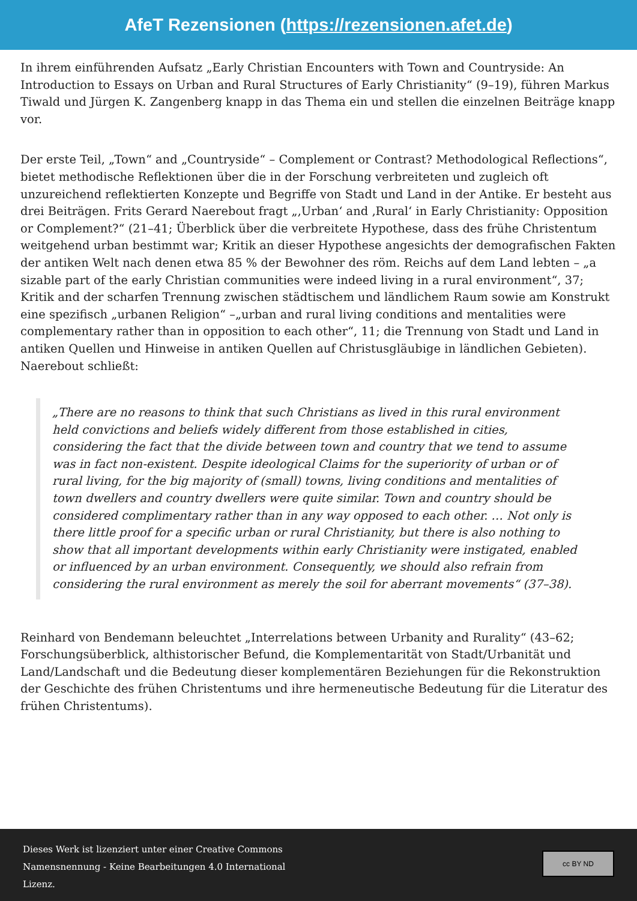AfeT Rezensionen (https://rezensionen.afet.de)
In ihrem einführenden Aufsatz „Early Christian Encounters with Town and Countryside: An Introduction to Essays on Urban and Rural Structures of Early Christianity“ (9–19), führen Markus Tiwald und Jürgen K. Zangenberg knapp in das Thema ein und stellen die einzelnen Beiträge knapp vor.
Der erste Teil, „Town“ and „Countryside“ – Complement or Contrast? Methodological Reflections“, bietet methodische Reflektionen über die in der Forschung verbreiteten und zugleich oft unzureichend reflektierten Konzepte und Begriffe von Stadt und Land in der Antike. Er besteht aus drei Beiträgen. Frits Gerard Naerebout fragt „‚Urban‘ and ‚Rural‘ in Early Christianity: Opposition or Complement?“ (21–41; Überblick über die verbreitete Hypothese, dass des frühe Christentum weitgehend urban bestimmt war; Kritik an dieser Hypothese angesichts der demografischen Fakten der antiken Welt nach denen etwa 85 % der Bewohner des röm. Reichs auf dem Land lebten – „a sizable part of the early Christian communities were indeed living in a rural environment“, 37; Kritik and der scharfen Trennung zwischen städtischem und ländlichem Raum sowie am Konstrukt eine spezifisch „urbanen Religion“ –„urban and rural living conditions and mentalities were complementary rather than in opposition to each other“, 11; die Trennung von Stadt und Land in antiken Quellen und Hinweise in antiken Quellen auf Christusgläubige in ländlichen Gebieten). Naerebout schließt:
„There are no reasons to think that such Christians as lived in this rural environment held convictions and beliefs widely different from those established in cities, considering the fact that the divide between town and country that we tend to assume was in fact non-existent. Despite ideological Claims for the superiority of urban or of rural living, for the big majority of (small) towns, living conditions and mentalities of town dwellers and country dwellers were quite similar. Town and country should be considered complimentary rather than in any way opposed to each other. … Not only is there little proof for a specific urban or rural Christianity, but there is also nothing to show that all important developments within early Christianity were instigated, enabled or influenced by an urban environment. Consequently, we should also refrain from considering the rural environment as merely the soil for aberrant movements“ (37–38).
Reinhard von Bendemann beleuchtet „Interrelations between Urbanity and Rurality“ (43–62; Forschungsüberblick, althistorischer Befund, die Komplementarität von Stadt/Urbanität und Land/Landschaft und die Bedeutung dieser komplementären Beziehungen für die Rekonstruktion der Geschichte des frühen Christentums und ihre hermeneutische Bedeutung für die Literatur des frühen Christentums).
Dieses Werk ist lizenziert unter einer Creative Commons Namensnennung - Keine Bearbeitungen 4.0 International Lizenz.
cc BY ND